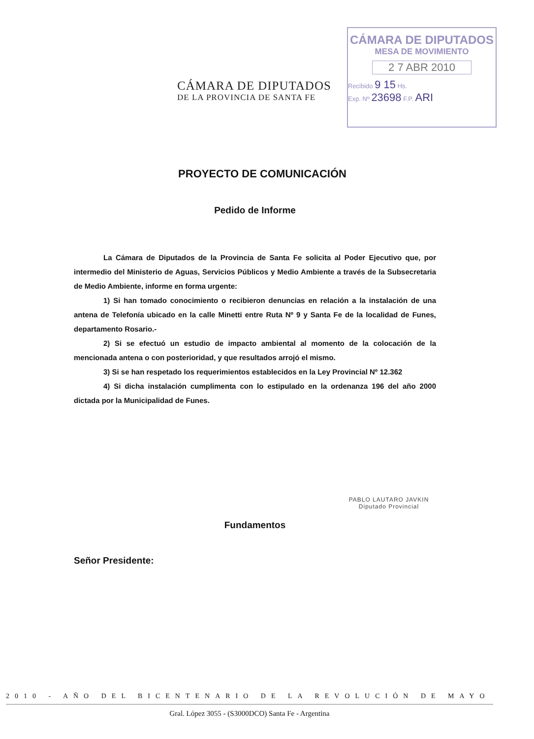CÁMARA DE DIPUTADOS
DE LA PROVINCIA DE SANTA FE
CÁMARA DE DIPUTADOS
MESA DE MOVIMIENTO
2 7 ABR 2010
Recibido 9 15 Hs.
Exp. Nº 23698 F.P. ARI
PROYECTO DE COMUNICACIÓN
Pedido de Informe
La Cámara de Diputados de la Provincia de Santa Fe solicita al Poder Ejecutivo que, por intermedio del Ministerio de Aguas, Servicios Públicos y Medio Ambiente a través de la Subsecretaria de Medio Ambiente, informe en forma urgente:
1) Si han tomado conocimiento o recibieron denuncias en relación a la instalación de una antena de Telefonía ubicado en la calle Minetti entre Ruta Nº 9 y Santa Fe de la localidad de Funes, departamento Rosario.-
2) Si se efectuó un estudio de impacto ambiental al momento de la colocación de la mencionada antena o con posterioridad, y que resultados arrojó el mismo.
3) Si se han respetado los requerimientos establecidos en la Ley Provincial Nº 12.362
4) Si dicha instalación cumplimenta con lo estipulado en la ordenanza 196 del año 2000 dictada por la Municipalidad de Funes.
PABLO LAUTARO JAVKIN
Diputado Provincial
Fundamentos
Señor Presidente:
2010 - AÑO DEL BICENTENARIO DE LA REVOLUCIÓN DE MAYO
Gral. López 3055 - (S3000DCO) Santa Fe - Argentina